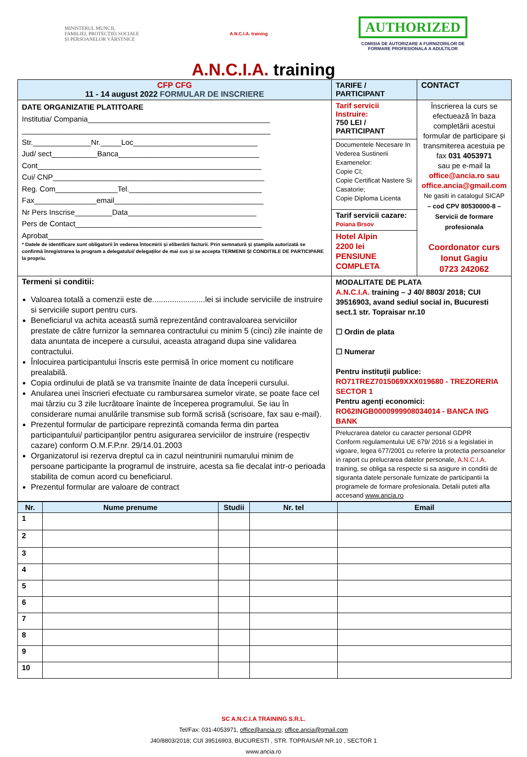MINISTERUL MUNCII,
FAMILIEI, PROTECȚIEI SOCIALE
ȘI PERSOANELOR VÂRSTNICE
A.N.C.I.A. training
AUTHORIZED
COMISIA DE AUTORIZARE A FURNIZORILOR DE
FORMARE PROFESIONALA A ADULTILOR
A.N.C.I.A. training
| CFP CFG 11 - 14 august 2022 FORMULAR DE INSCRIERE | TARIFE / PARTICIPANT | CONTACT |
| DATE ORGANIZATIE PLATITOARE Institutia/ Compania____________________________________________ ____________________________________________________________ Str.______________Nr._____Loc______________________________ Jud/ sect___________Banca__________________________________ Cont______________________________________________________ Cui/ CNP___________________________________________________ Reg. Com_______________Tel.________________________________ Fax_______________email____________________________________ Nr Pers Inscrise_________Data_______________________________ Pers de Contact_____________________________________________ Aprobat____________________________________________________ * Datele de identificare sunt obligatorii în vederea întocmirii și eliberării facturii. Prin semnatură și ștampila autorizată se confirmă înregistrarea la program a delegatului/ delegaților de mai sus și se accepta TERMENII ȘI CONDITIILE DE PARTICIPARE la propriu. | Tarif servicii Instruire: 750 LEI / PARTICIPANT | Înscrierea la curs se efectuează în baza completării acestui formular de participare și transmiterea acestuia pe fax 031 4053971 sau pe e-mail la office@ancia.ro sau office.ancia@gmail.com Ne gasiti in catalogul SICAP – cod CPV 80530000-8 – Servicii de formare profesionala Coordonator curs Ionut Gagiu 0723 242062 |
| | Documentele Necesare In Vederea Sustinerii Examenelor: Copie CI; Copie Certificat Nastere Si Casatorie; Copie Diploma Licenta | |
| | Tarif servicii cazare: Poiana Brsov | |
| | Hotel Alpin 2200 lei PENSIUNE COMPLETA | |
| Termeni si conditii: Valoarea totală a comenzii este de........................lei si include serviciile de instruire si serviciile suport pentru curs. Beneficiarul va achita această sumă reprezentând contravaloarea serviciilor prestate de către furnizor la semnarea contractului cu minim 5 (cinci) zile inainte de data anuntata de incepere a cursului, aceasta atragand dupa sine validarea contractului. Înlocuirea participantului înscris este permisă în orice moment cu notificare prealabilă. Copia ordinului de plată se va transmite înainte de data începerii cursului. Anularea unei înscrieri efectuate cu rambursarea sumelor virate, se poate face cel mai târziu cu 3 zile lucrătoare înainte de începerea programului. Se iau în considerare numai anulările transmise sub formă scrisă (scrisoare, fax sau e-mail). Prezentul formular de participare reprezintă comanda ferma din partea participantului/ participanților pentru asigurarea serviciilor de instruire (respectiv cazare) conform O.M.F.P.nr. 29/14.01.2003 Organizatorul isi rezerva dreptul ca in cazul neintrunirii numarului minim de persoane participante la programul de instruire, acesta sa fie decalat intr-o perioada stabilita de comun acord cu beneficiarul. Prezentul formular are valoare de contract | MODALITATE DE PLATA A.N.C.I.A. training – J 40/ 8803/ 2018; CUI 39516903, avand sediul social in, Bucuresti sect.1 str. Topraisar nr.10 ☐ Ordin de plata ☐ Numerar Pentru instituții publice: RO71TREZ7015069XXX019680 - TREZORERIA SECTOR 1 Pentru agenți economici: RO62INGB0000999908034014 - BANCA ING BANK | |
| | Prelucrarea datelor cu caracter personal GDPR Conform regulamentului UE 679/ 2016 si a legislatiei in vigoare, legea 677/2001 cu referire la protectia persoanelor in raport cu prelucrarea datelor personale, A.N.C.I.A. training, se obliga sa respecte si sa asigure in conditii de siguranta datele personale furnizate de participantii la programele de formare profesionala. Detalii puteti afla accesand www.ancia.ro | |
| Nr. | Nume prenume | Studii | Nr. tel | Email |
| --- | --- | --- | --- | --- |
| 1 | | | | |
| 2 | | | | |
| 3 | | | | |
| 4 | | | | |
| 5 | | | | |
| 6 | | | | |
| 7 | | | | |
| 8 | | | | |
| 9 | | | | |
| 10 | | | | |
SC A.N.C.I.A TRAINING S.R.L.
Tel/Fax: 031-4053971, office@ancia.ro; office.ancia@gmail.com
J40/8803/2018; CUI 39516903, BUCURESTI , STR. TOPRAISAR NR.10 , SECTOR 1
www.ancia.ro